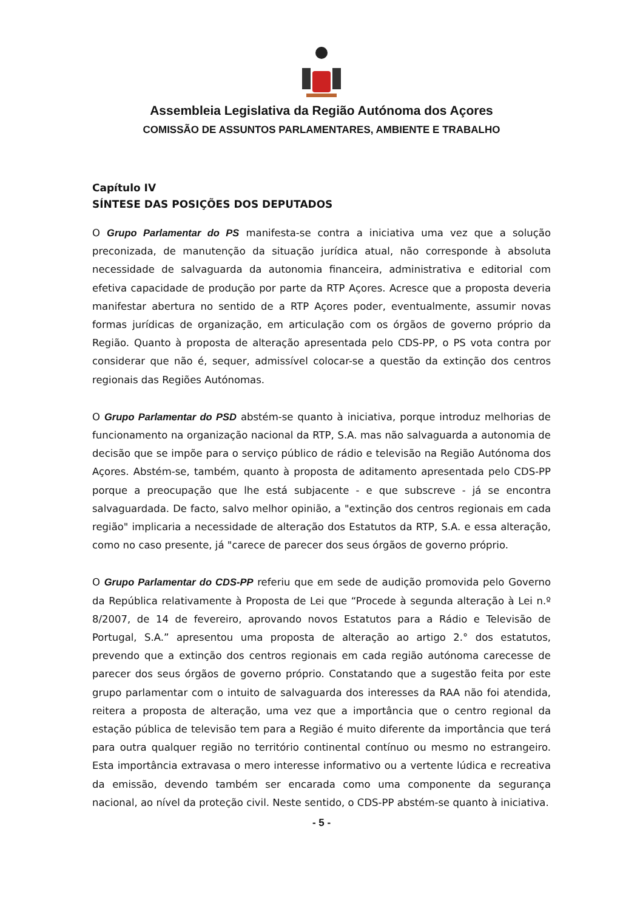Assembleia Legislativa da Região Autónoma dos Açores
COMISSÃO DE ASSUNTOS PARLAMENTARES, AMBIENTE E TRABALHO
Capítulo IV
SÍNTESE DAS POSIÇÕES DOS DEPUTADOS
O Grupo Parlamentar do PS manifesta-se contra a iniciativa uma vez que a solução preconizada, de manutenção da situação jurídica atual, não corresponde à absoluta necessidade de salvaguarda da autonomia financeira, administrativa e editorial com efetiva capacidade de produção por parte da RTP Açores. Acresce que a proposta deveria manifestar abertura no sentido de a RTP Açores poder, eventualmente, assumir novas formas jurídicas de organização, em articulação com os órgãos de governo próprio da Região. Quanto à proposta de alteração apresentada pelo CDS-PP, o PS vota contra por considerar que não é, sequer, admissível colocar-se a questão da extinção dos centros regionais das Regiões Autónomas.
O Grupo Parlamentar do PSD abstém-se quanto à iniciativa, porque introduz melhorias de funcionamento na organização nacional da RTP, S.A. mas não salvaguarda a autonomia de decisão que se impõe para o serviço público de rádio e televisão na Região Autónoma dos Açores. Abstém-se, também, quanto à proposta de aditamento apresentada pelo CDS-PP porque a preocupação que lhe está subjacente - e que subscreve - já se encontra salvaguardada. De facto, salvo melhor opinião, a "extinção dos centros regionais em cada região" implicaria a necessidade de alteração dos Estatutos da RTP, S.A. e essa alteração, como no caso presente, já "carece de parecer dos seus órgãos de governo próprio.
O Grupo Parlamentar do CDS-PP referiu que em sede de audição promovida pelo Governo da República relativamente à Proposta de Lei que “Procede à segunda alteração à Lei n.º 8/2007, de 14 de fevereiro, aprovando novos Estatutos para a Rádio e Televisão de Portugal, S.A.” apresentou uma proposta de alteração ao artigo 2.° dos estatutos, prevendo que a extinção dos centros regionais em cada região autónoma carecesse de parecer dos seus órgãos de governo próprio. Constatando que a sugestão feita por este grupo parlamentar com o intuito de salvaguarda dos interesses da RAA não foi atendida, reitera a proposta de alteração, uma vez que a importância que o centro regional da estação pública de televisão tem para a Região é muito diferente da importância que terá para outra qualquer região no território continental contínuo ou mesmo no estrangeiro. Esta importância extravasa o mero interesse informativo ou a vertente lúdica e recreativa da emissão, devendo também ser encarada como uma componente da segurança nacional, ao nível da proteção civil. Neste sentido, o CDS-PP abstém-se quanto à iniciativa.
- 5 -